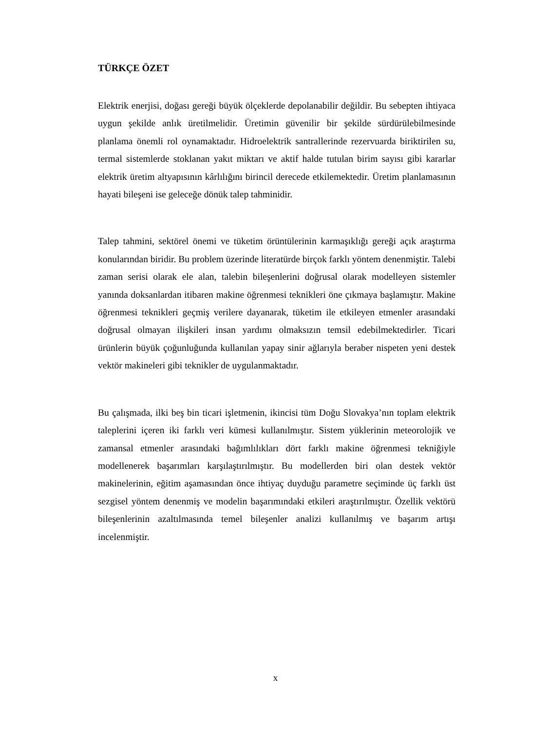TÜRKÇE ÖZET
Elektrik enerjisi, doğası gereği büyük ölçeklerde depolanabilir değildir. Bu sebepten ihtiyaca uygun şekilde anlık üretilmelidir. Üretimin güvenilir bir şekilde sürdürülebilmesinde planlama önemli rol oynamaktadır. Hidroelektrik santrallerinde rezervuarda biriktirilen su, termal sistemlerde stoklanan yakıt miktarı ve aktif halde tutulan birim sayısı gibi kararlar elektrik üretim altyapısının kârlılığını birincil derecede etkilemektedir. Üretim planlamasının hayati bileşeni ise geleceğe dönük talep tahminidir.
Talep tahmini, sektörel önemi ve tüketim örüntülerinin karmaşıklığı gereği açık araştırma konularından biridir. Bu problem üzerinde literatürde birçok farklı yöntem denenmiştir. Talebi zaman serisi olarak ele alan, talebin bileşenlerini doğrusal olarak modelleyen sistemler yanında doksanlardan itibaren makine öğrenmesi teknikleri öne çıkmaya başlamıştır. Makine öğrenmesi teknikleri geçmiş verilere dayanarak, tüketim ile etkileyen etmenler arasındaki doğrusal olmayan ilişkileri insan yardımı olmaksızın temsil edebilmektedirler. Ticari ürünlerin büyük çoğunluğunda kullanılan yapay sinir ağlarıyla beraber nispeten yeni destek vektör makineleri gibi teknikler de uygulanmaktadır.
Bu çalışmada, ilki beş bin ticari işletmenin, ikincisi tüm Doğu Slovakya’nın toplam elektrik taleplerini içeren iki farklı veri kümesi kullanılmıştır. Sistem yüklerinin meteorolojik ve zamansal etmenler arasındaki bağımlılıkları dört farklı makine öğrenmesi tekniğiyle modellenerek başarımları karşılaştırılmıştır. Bu modellerden biri olan destek vektör makinelerinin, eğitim aşamasından önce ihtiyaç duyduğu parametre seçiminde üç farklı üst sezgisel yöntem denenmiş ve modelin başarımındaki etkileri araştırılmıştır. Özellik vektörü bileşenlerinin azaltılmasında temel bileşenler analizi kullanılmış ve başarım artışı incelenmiştir.
x